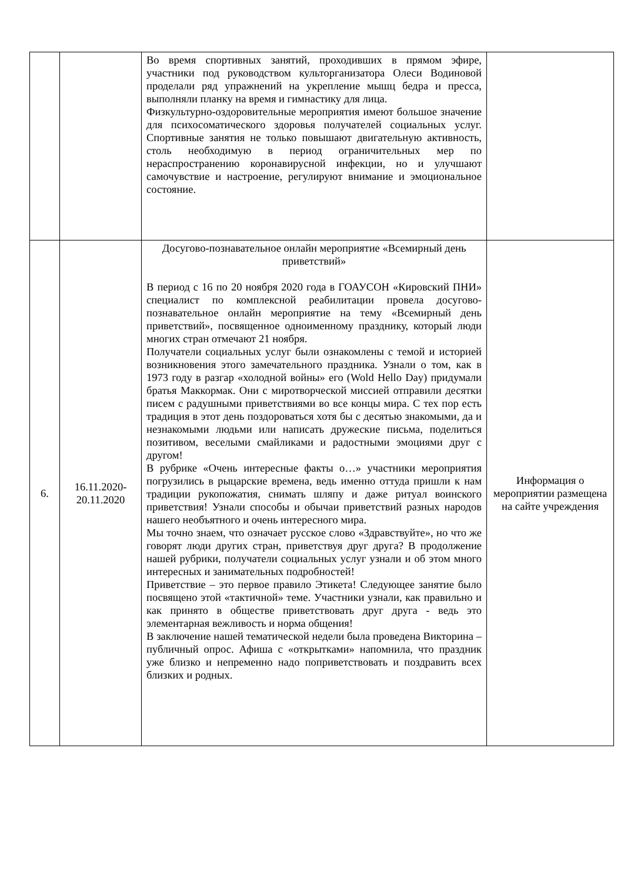| | | Во время спортивных занятий, проходивших в прямом эфире, участники под руководством культорганизатора Олеси Водиновой проделали ряд упражнений на укрепление мышц бедра и пресса, выполняли планку на время и гимнастику для лица. Физкультурно-оздоровительные мероприятия имеют большое значение для психосоматического здоровья получателей социальных услуг. Спортивные занятия не только повышают двигательную активность, столь необходимую в период ограничительных мер по нераспространению коронавирусной инфекции, но и улучшают самочувствие и настроение, регулируют внимание и эмоциональное состояние. | |
| 6. | 16.11.2020-20.11.2020 | Досугово-познавательное онлайн мероприятие «Всемирный день приветствий» В период с 16 по 20 ноября 2020 года в ГОАУСОН «Кировский ПНИ» специалист по комплексной реабилитации провела досугово-познавательное онлайн мероприятие на тему «Всемирный день приветствий», посвященное одноименному празднику, который люди многих стран отмечают 21 ноября. Получатели социальных услуг были ознакомлены с темой и историей возникновения этого замечательного праздника. Узнали о том, как в 1973 году в разгар «холодной войны» его (Wold Hello Day) придумали братья Маккормак. Они с миротворческой миссией отправили десятки писем с радушными приветствиями во все концы мира. С тех пор есть традиция в этот день поздороваться хотя бы с десятью знакомыми, да и незнакомыми людьми или написать дружеские письма, поделиться позитивом, веселыми смайликами и радостными эмоциями друг с другом! В рубрике «Очень интересные факты о…» участники мероприятия погрузились в рыцарские времена, ведь именно оттуда пришли к нам традиции рукопожатия, снимать шляпу и даже ритуал воинского приветствия! Узнали способы и обычаи приветствий разных народов нашего необъятного и очень интересного мира. Мы точно знаем, что означает русское слово «Здравствуйте», но что же говорят люди других стран, приветствуя друг друга? В продолжение нашей рубрики, получатели социальных услуг узнали и об этом много интересных и занимательных подробностей! Приветствие – это первое правило Этикета! Следующее занятие было посвящено этой «тактичной» теме. Участники узнали, как правильно и как принято в обществе приветствовать друг друга - ведь это элементарная вежливость и норма общения! В заключение нашей тематической недели была проведена Викторина – публичный опрос. Афиша с «открытками» напомнила, что праздник уже близко и непременно надо поприветствовать и поздравить всех близких и родных. | Информация о мероприятии размещена на сайте учреждения |